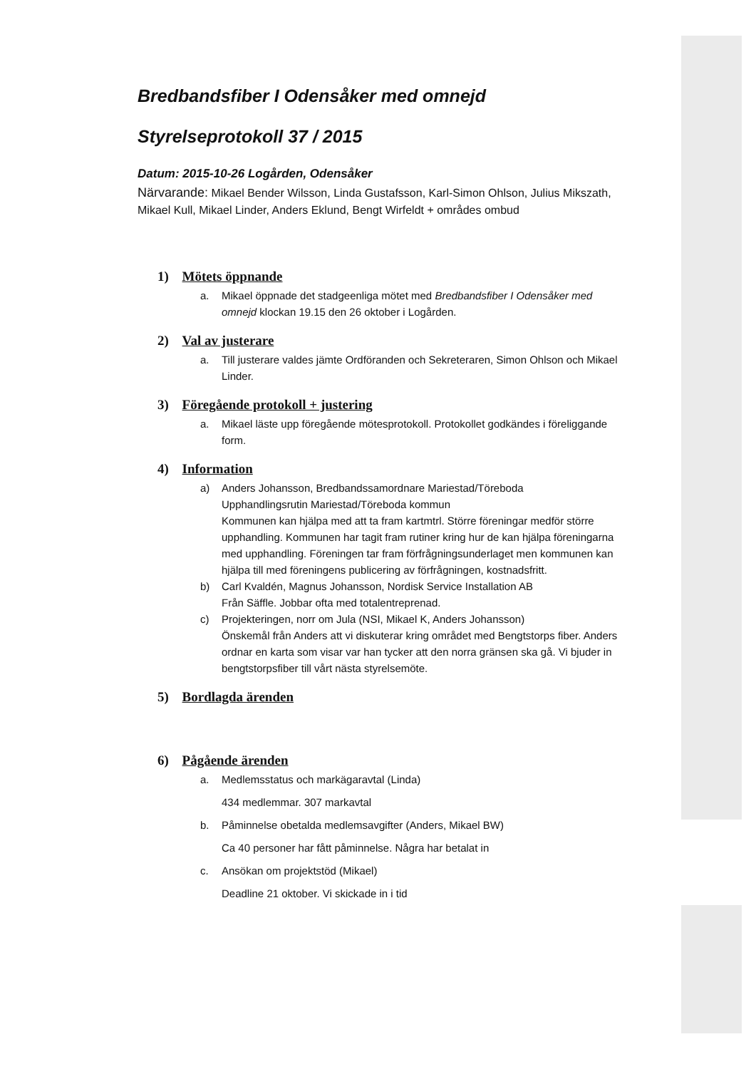Bredbandsfiber I Odensåker med omnejd
Styrelseprotokoll 37 / 2015
Datum: 2015-10-26 Logården, Odensåker
Närvarande: Mikael Bender Wilsson, Linda Gustafsson, Karl-Simon Ohlson, Julius Mikszath, Mikael Kull, Mikael Linder, Anders Eklund, Bengt Wirfeldt + områdes ombud
1) Mötets öppnande
a. Mikael öppnade det stadgeenliga mötet med Bredbandsfiber I Odensåker med omnejd klockan 19.15 den 26 oktober i Logården.
2) Val av justerare
a. Till justerare valdes jämte Ordföranden och Sekreteraren, Simon Ohlson och Mikael Linder.
3) Föregående protokoll + justering
a. Mikael läste upp föregående mötesprotokoll. Protokollet godkändes i föreliggande form.
4) Information
a) Anders Johansson, Bredbandssamordnare Mariestad/Töreboda
Upphandlingsrutin Mariestad/Töreboda kommun
Kommunen kan hjälpa med att ta fram kartmtrl. Större föreningar medför större upphandling. Kommunen har tagit fram rutiner kring hur de kan hjälpa föreningarna med upphandling. Föreningen tar fram förfrågningsunderlaget men kommunen kan hjälpa till med föreningens publicering av förfrågningen, kostnadsfritt.
b) Carl Kvaldén, Magnus Johansson, Nordisk Service Installation AB
Från Säffle. Jobbar ofta med totalentreprenad.
c) Projekteringen, norr om Jula (NSI, Mikael K, Anders Johansson)
Önskemål från Anders att vi diskuterar kring området med Bengtstorps fiber. Anders ordnar en karta som visar var han tycker att den norra gränsen ska gå. Vi bjuder in bengtstorpsfiber till vårt nästa styrelsemöte.
5) Bordlagda ärenden
6) Pågående ärenden
a. Medlemsstatus och markägaravtal (Linda)
434 medlemmar. 307 markavtal
b. Påminnelse obetalda medlemsavgifter (Anders, Mikael BW)
Ca 40 personer har fått påminnelse. Några har betalat in
c. Ansökan om projektstöd (Mikael)
Deadline 21 oktober. Vi skickade in i tid